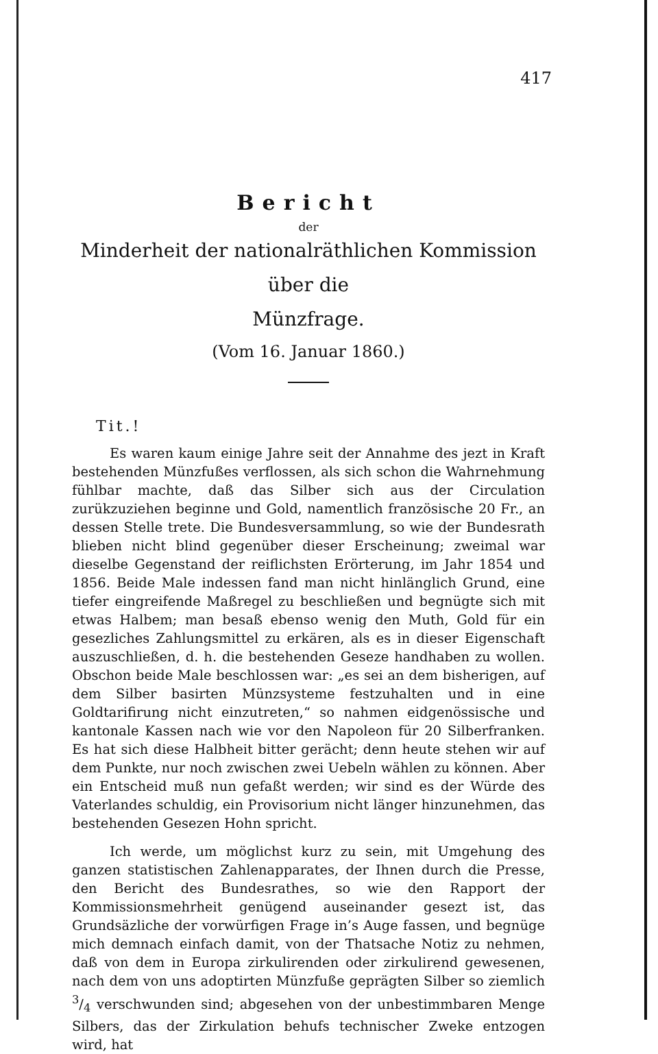417
Bericht
der
Minderheit der nationalräthlichen Kommission über die
Münzfrage.
(Vom 16. Januar 1860.)
Tit.!
Es waren kaum einige Jahre seit der Annahme des jezt in Kraft bestehenden Münzfußes verflossen, als sich schon die Wahrnehmung fühlbar machte, daß das Silber sich aus der Circulation zurükzuziehen beginne und Gold, namentlich französische 20 Fr., an dessen Stelle trete. Die Bundesversammlung, so wie der Bundesrath blieben nicht blind gegenüber dieser Erscheinung; zweimal war dieselbe Gegenstand der reiflichsten Erörterung, im Jahr 1854 und 1856. Beide Male indessen fand man nicht hinlänglich Grund, eine tiefer eingreifende Maßregel zu beschließen und begnügte sich mit etwas Halbem; man besaß ebenso wenig den Muth, Gold für ein gesezliches Zahlungsmittel zu erkären, als es in dieser Eigenschaft auszuschließen, d. h. die bestehenden Geseze handhaben zu wollen. Obschon beide Male beschlossen war: „es sei an dem bisherigen, auf dem Silber basirten Münzsysteme festzuhalten und in eine Goldtarifirung nicht einzutreten,“ so nahmen eidgenössische und kantonale Kassen nach wie vor den Napoleon für 20 Silberfranken. Es hat sich diese Halbheit bitter gerächt; denn heute stehen wir auf dem Punkte, nur noch zwischen zwei Uebeln wählen zu können. Aber ein Entscheid muß nun gefaßt werden; wir sind es der Würde des Vaterlandes schuldig, ein Provisorium nicht länger hinzunehmen, das bestehenden Gesezen Hohn spricht.
Ich werde, um möglichst kurz zu sein, mit Umgehung des ganzen statistischen Zahlenapparates, der Ihnen durch die Presse, den Bericht des Bundesrathes, so wie den Rapport der Kommissionsmehrheit genügend auseinander gesezt ist, das Grundsäzliche der vorwürfigen Frage in’s Auge fassen, und begnüge mich demnach einfach damit, von der Thatsache Notiz zu nehmen, daß von dem in Europa zirkulirenden oder zirkulirend gewesenen, nach dem von uns adoptirten Münzfuße geprägten Silber so ziemlich 3/4 verschwunden sind; abgesehen von der unbestimmbaren Menge Silbers, das der Zirkulation behufs technischer Zweke entzogen wird, hat